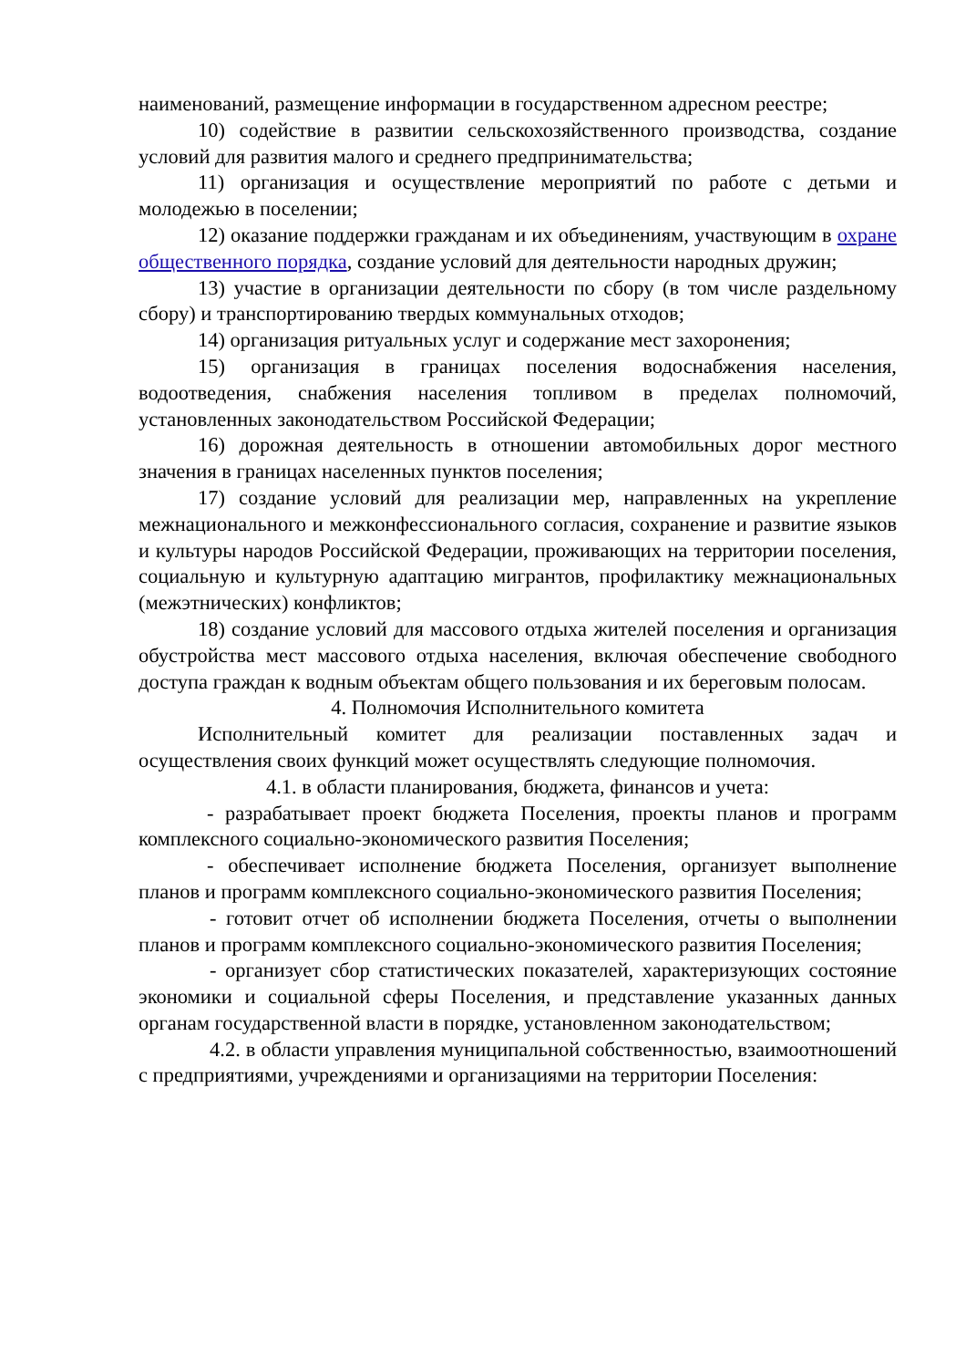наименований, размещение информации в государственном адресном реестре;
10) содействие в развитии сельскохозяйственного производства, создание условий для развития малого и среднего предпринимательства;
11) организация и осуществление мероприятий по работе с детьми и молодежью в поселении;
12) оказание поддержки гражданам и их объединениям, участвующим в охране общественного порядка, создание условий для деятельности народных дружин;
13) участие в организации деятельности по сбору (в том числе раздельному сбору) и транспортированию твердых коммунальных отходов;
14) организация ритуальных услуг и содержание мест захоронения;
15) организация в границах поселения водоснабжения населения, водоотведения, снабжения населения топливом в пределах полномочий, установленных законодательством Российской Федерации;
16) дорожная деятельность в отношении автомобильных дорог местного значения в границах населенных пунктов поселения;
17) создание условий для реализации мер, направленных на укрепление межнационального и межконфессионального согласия, сохранение и развитие языков и культуры народов Российской Федерации, проживающих на территории поселения, социальную и культурную адаптацию мигрантов, профилактику межнациональных (межэтнических) конфликтов;
18) создание условий для массового отдыха жителей поселения и организация обустройства мест массового отдыха населения, включая обеспечение свободного доступа граждан к водным объектам общего пользования и их береговым полосам.
4. Полномочия Исполнительного комитета
Исполнительный комитет для реализации поставленных задач и осуществления своих функций может осуществлять следующие полномочия.
4.1. в области планирования, бюджета, финансов и учета:
- разрабатывает проект бюджета Поселения, проекты планов и программ комплексного социально-экономического развития Поселения;
- обеспечивает исполнение бюджета Поселения, организует выполнение планов и программ комплексного социально-экономического развития Поселения;
- готовит отчет об исполнении бюджета Поселения, отчеты о выполнении планов и программ комплексного социально-экономического развития Поселения;
- организует сбор статистических показателей, характеризующих состояние экономики и социальной сферы Поселения, и представление указанных данных органам государственной власти в порядке, установленном законодательством;
4.2. в области управления муниципальной собственностью, взаимоотношений с предприятиями, учреждениями и организациями на территории Поселения: